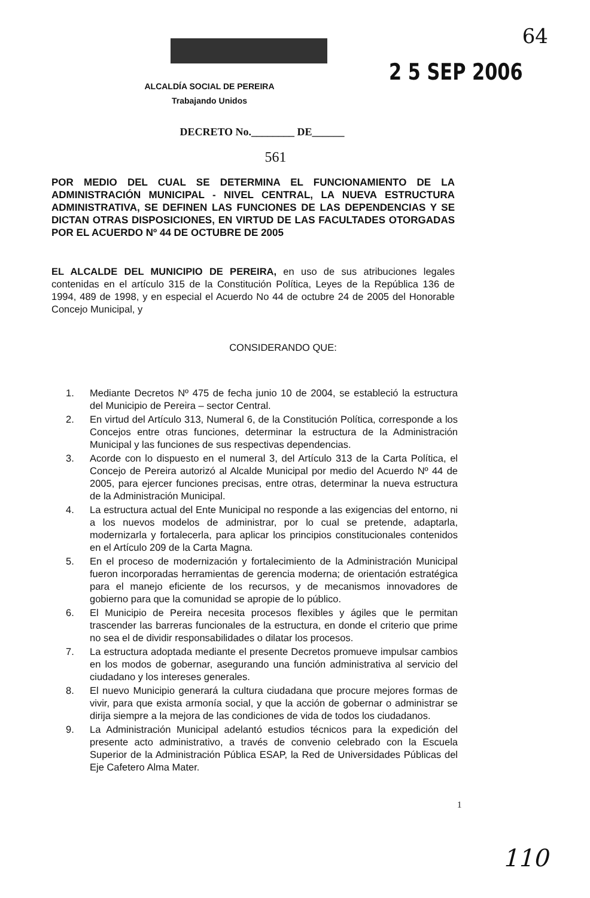64
2 5 SEP 2006
ALCALDÍA SOCIAL DE PEREIRA
Trabajando Unidos
DECRETO No.________ DE______
561
POR MEDIO DEL CUAL SE DETERMINA EL FUNCIONAMIENTO DE LA ADMINISTRACIÓN MUNICIPAL - NIVEL CENTRAL, LA NUEVA ESTRUCTURA ADMINISTRATIVA, SE DEFINEN LAS FUNCIONES DE LAS DEPENDENCIAS Y SE DICTAN OTRAS DISPOSICIONES, EN VIRTUD DE LAS FACULTADES OTORGADAS POR EL ACUERDO Nº 44 DE OCTUBRE DE 2005
EL ALCALDE DEL MUNICIPIO DE PEREIRA, en uso de sus atribuciones legales contenidas en el artículo 315 de la Constitución Política, Leyes de la República 136 de 1994, 489 de 1998, y en especial el Acuerdo No 44 de octubre 24 de 2005 del Honorable Concejo Municipal, y
CONSIDERANDO QUE:
1. Mediante Decretos Nº 475 de fecha junio 10 de 2004, se estableció la estructura del Municipio de Pereira – sector Central.
2. En virtud del Artículo 313, Numeral 6, de la Constitución Política, corresponde a los Concejos entre otras funciones, determinar la estructura de la Administración Municipal y las funciones de sus respectivas dependencias.
3. Acorde con lo dispuesto en el numeral 3, del Artículo 313 de la Carta Política, el Concejo de Pereira autorizó al Alcalde Municipal por medio del Acuerdo Nº 44 de 2005, para ejercer funciones precisas, entre otras, determinar la nueva estructura de la Administración Municipal.
4. La estructura actual del Ente Municipal no responde a las exigencias del entorno, ni a los nuevos modelos de administrar, por lo cual se pretende, adaptarla, modernizarla y fortalecerla, para aplicar los principios constitucionales contenidos en el Artículo 209 de la Carta Magna.
5. En el proceso de modernización y fortalecimiento de la Administración Municipal fueron incorporadas herramientas de gerencia moderna; de orientación estratégica para el manejo eficiente de los recursos, y de mecanismos innovadores de gobierno para que la comunidad se apropie de lo público.
6. El Municipio de Pereira necesita procesos flexibles y ágiles que le permitan trascender las barreras funcionales de la estructura, en donde el criterio que prime no sea el de dividir responsabilidades o dilatar los procesos.
7. La estructura adoptada mediante el presente Decretos promueve impulsar cambios en los modos de gobernar, asegurando una función administrativa al servicio del ciudadano y los intereses generales.
8. El nuevo Municipio generará la cultura ciudadana que procure mejores formas de vivir, para que exista armonía social, y que la acción de gobernar o administrar se dirija siempre a la mejora de las condiciones de vida de todos los ciudadanos.
9. La Administración Municipal adelantó estudios técnicos para la expedición del presente acto administrativo, a través de convenio celebrado con la Escuela Superior de la Administración Pública ESAP, la Red de Universidades Públicas del Eje Cafetero Alma Mater.
1
110